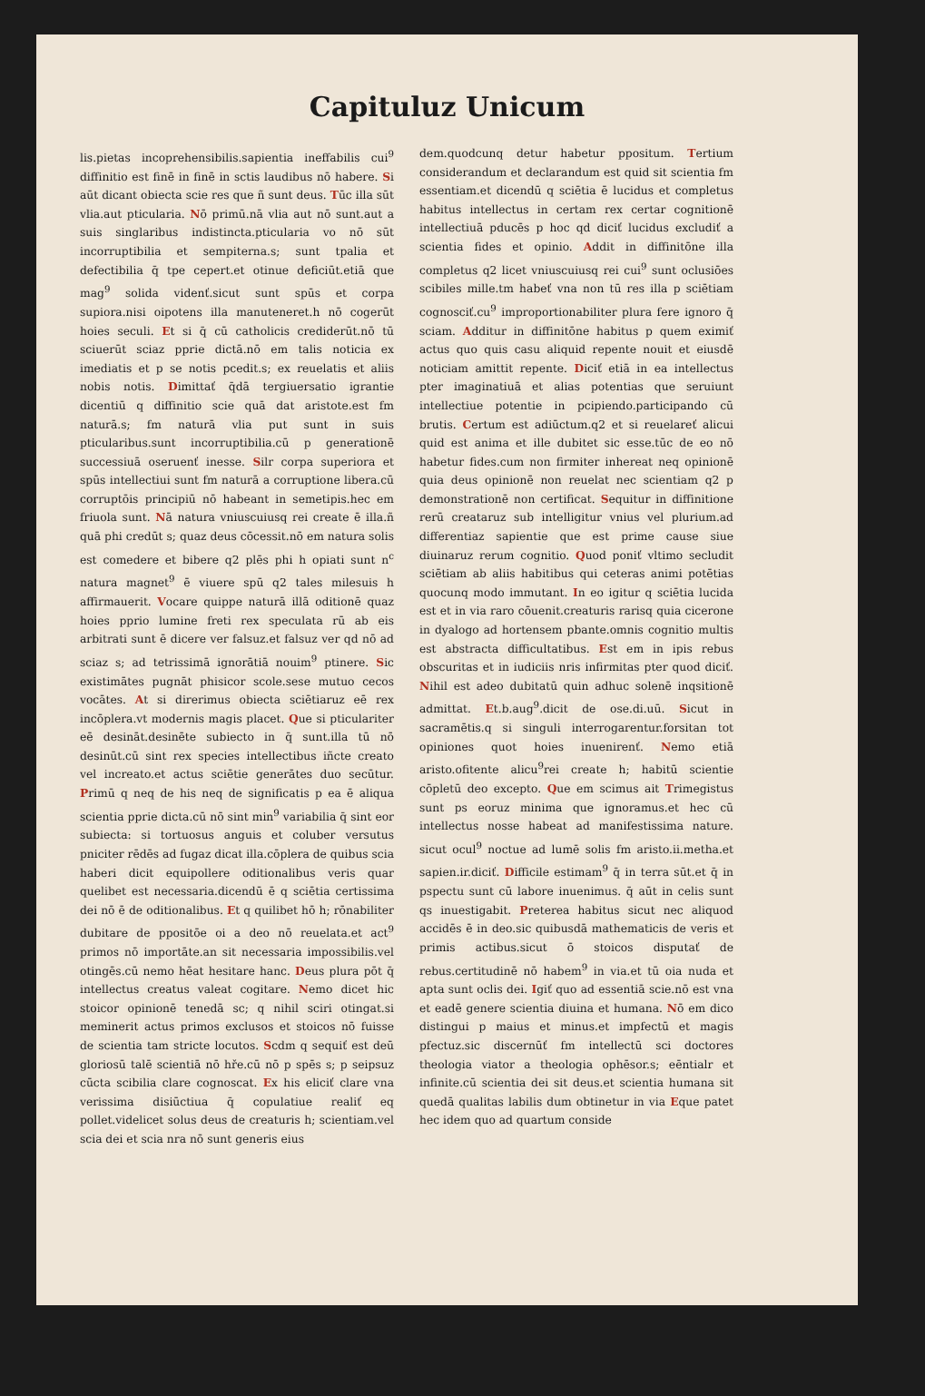Capituluz Unicum
lis.pietas incoprehensibilis.sapientia ineffabilis cui<sup>9</sup> diffinitio est finē in finē in sctis laudibus nō habere. Si aūt dicant obiecta scie res que ñ sunt deus. Tūc illa sūt vlia.aut pticularia. Nō primū.nā vlia aut nō sunt.aut a suis singlaribus indistincta.pticularia vo nō sūt incorruptibilia et sempiterna.s; sunt tpalia et defectibilia q̄ tpe cepert.et otinue deficiūt.etiā que mag<sup>9</sup> solida videnť.sicut sunt spūs et corpa supiora.nisi oipotens illa manuteneret.h nō cogerūt hoies seculi. Et si q̄ cū catholicis crediderūt.nō tū sciuerūt sciaz pprie dictā.nō em talis noticia ex imediatis et p se notis pcedit.s; ex reuelatis et aliis nobis notis. Dimittať q̄dā tergiuersatio igrantie dicentiū q diffinitio scie quā dat aristote.est fm naturā.s; fm naturā vlia put sunt in suis pticularibus.sunt incorruptibilia.cū p generationē successiuā oseruenť inesse. Silr corpa superiora et spūs intellectiui sunt fm naturā a corruptione libera.cū corruptōis principiū nō habeant in semetipis.hec em friuola sunt. Nā natura vniuscuiusq rei create ē illa.ñ quā phi credūt s; quaz deus cōcessit.nō em natura solis est comedere et bibere q2 plēs phi h opiati sunt n<sup>c</sup> natura magnet<sup>9</sup> ē viuere spū q2 tales milesuis h affirmauerit. Vocare quippe naturā illā oditionē quaz hoies pprio lumine freti rex speculata rū ab eis arbitrati sunt ē dicere ver falsuz.et falsuz ver qd nō ad sciaz s; ad tetrissimā ignorātiā nouim<sup>9</sup> ptinere. Sic existimātes pugnāt phisicor scole.sese mutuo cecos vocātes. At si direrimus obiecta sciētiaruz eē rex incōplera.vt modernis magis placet. Que si pticulariter eē desināt.desinēte subiecto in q̄ sunt.illa tū nō desinūt.cū sint rex species intellectibus iñcte creato vel increato.et actus sciētie generātes duo secūtur. Primū q neq de his neq de significatis p ea ē aliqua scientia pprie dicta.cū nō sint min<sup>9</sup> variabilia q̄ sint eor subiecta: si tortuosus anguis et coluber versutus pniciter rēdēs ad fugaz dicat illa.cōplera de quibus scia haberi dicit equipollere oditionalibus veris quar quelibet est necessaria.dicendū ē q sciētia certissima dei nō ē de oditionalibus. Et q quilibet hō h; rōnabiliter dubitare de ppositōe oi a deo nō reuelata.et act<sup>9</sup> primos nō importāte.an sit necessaria impossibilis.vel otingēs.cū nemo hēat hesitare hanc. Deus plura pōt q̄ intellectus creatus valeat cogitare. Nemo dicet hic stoicor opinionē tenedā sc; q nihil sciri otingat.si meminerit actus primos exclusos et stoicos nō fuisse de scientia tam stricte locutos. Scdm q sequiť est deū gloriosū talē scientiā nō hře.cū nō p spēs s; p seipsuz cūcta scibilia clare cognoscat. Ex his eliciť clare vna verissima disiūctiua q̄ copulatiue realiť eq pollet.videlicet solus deus de creaturis h; scientiam.vel scia dei et scia nra nō sunt generis eius
dem.quodcunq detur habetur ppositum. Tertium considerandum et declarandum est quid sit scientia fm essentiam.et dicendū q sciētia ē lucidus et completus habitus intellectus in certam rex certar cognitionē intellectiuā pducēs p hoc qd diciť lucidus excludiť a scientia fides et opinio. Addit in diffinitōne illa completus q2 licet vniuscuiusq rei cui<sup>9</sup> sunt oclusiōes scibiles mille.tm habeť vna non tū res illa p sciētiam cognosciť.cu<sup>9</sup> improportionabiliter plura fere ignoro q̄ sciam. Additur in diffinitōne habitus p quem eximiť actus quo quis casu aliquid repente nouit et eiusdē noticiam amittit repente. Diciť etiā in ea intellectus pter imaginatiuā et alias potentias que seruiunt intellectiue potentie in pcipiendo.participando cū brutis. Certum est adiūctum.q2 et si reuelareť alicui quid est anima et ille dubitet sic esse.tūc de eo nō habetur fides.cum non firmiter inhereat neq opinionē quia deus opinionē non reuelat nec scientiam q2 p demonstrationē non certificat. Sequitur in diffinitione rerū creataruz sub intelligitur vnius vel plurium.ad differentiaz sapientie que est prime cause siue diuinaruz rerum cognitio. Quod poniť vltimo secludit sciētiam ab aliis habitibus qui ceteras animi potētias quocunq modo immutant. In eo igitur q sciētia lucida est et in via raro cōuenit.creaturis rarisq quia cicerone in dyalogo ad hortensem pbante.omnis cognitio multis est abstracta difficultatibus. Est em in ipis rebus obscuritas et in iudiciis nris infirmitas pter quod diciť. Nihil est adeo dubitatū quin adhuc solenē inqsitionē admittat. Et.b.aug<sup>9</sup>.dicit de ose.di.uū. Sicut in sacramētis.q si singuli interrogarentur.forsitan tot opiniones quot hoies inuenirenť. Nemo etiā aristo.ofitente alicu<sup>9</sup>rei create h; habitū scientie cōpletū deo excepto. Que em scimus ait Trimegistus sunt ps eoruz minima que ignoramus.et hec cū intellectus nosse habeat ad manifestissima nature. sicut ocul<sup>9</sup> noctue ad lumē solis fm aristo.ii.metha.et sapien.ir.diciť. Difficile estimam<sup>9</sup> q̄ in terra sūt.et q̄ in pspectu sunt cū labore inuenimus. q̄ aūt in celis sunt qs inuestigabit. Preterea habitus sicut nec aliquod accidēs ē in deo.sic quibusdā mathematicis de veris et primis actibus.sicut ō stoicos disputať de rebus.certitudinē nō habem<sup>9</sup> in via.et tū oia nuda et apta sunt oclis dei. Igiť quo ad essentiā scie.nō est vna et eadē genere scientia diuina et humana. Nō em dico distingui p maius et minus.et impfectū et magis pfectuz.sic discernūť fm intellectū sci doctores theologia viator a theologia ophēsor.s; eēntialr et infinite.cū scientia dei sit deus.et scientia humana sit quedā qualitas labilis dum obtinetur in via Eque patet hec idem quo ad quartum conside